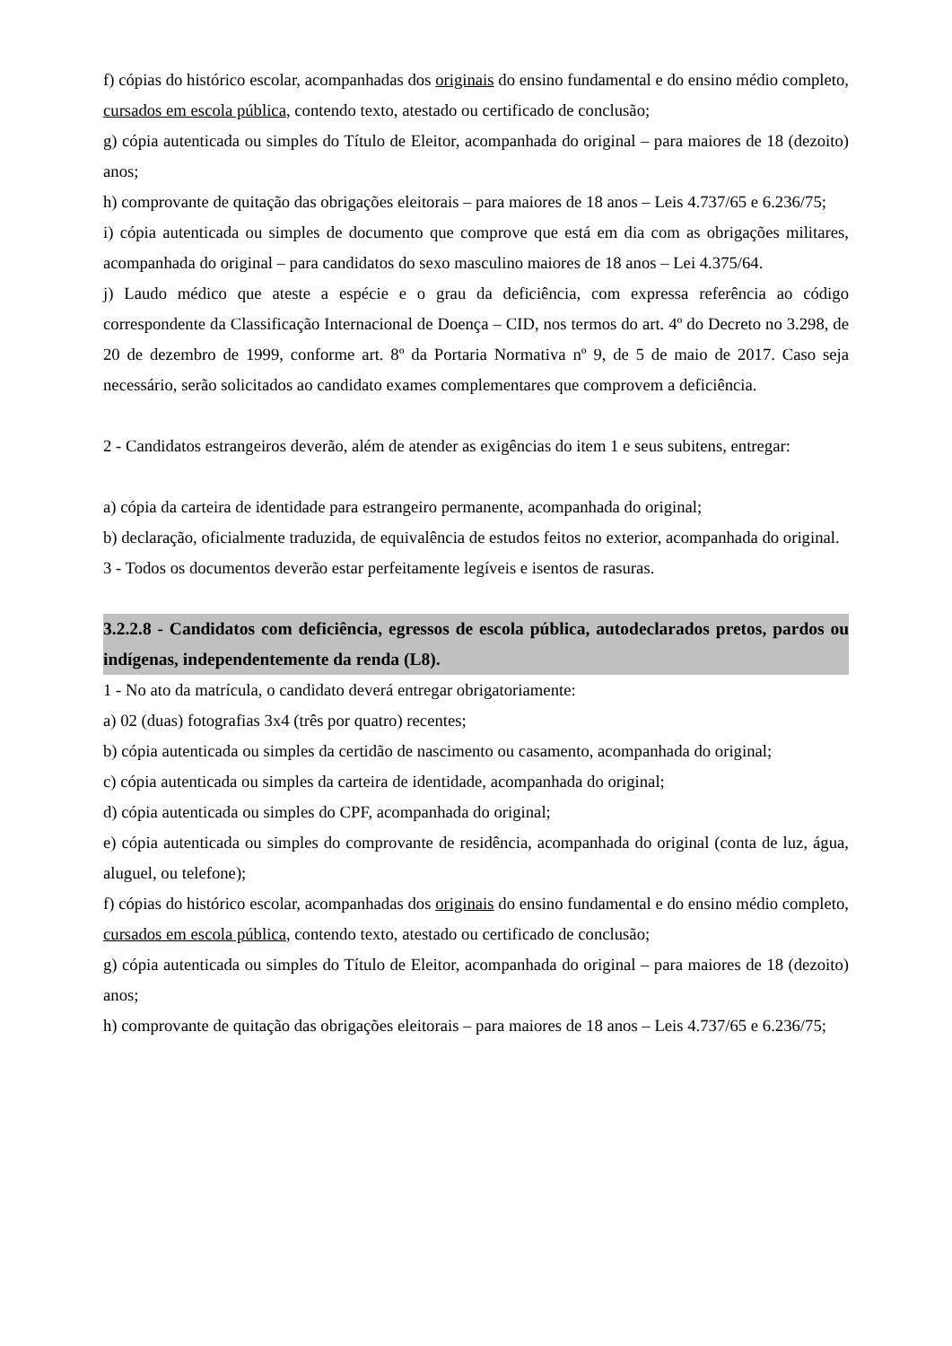f) cópias do histórico escolar, acompanhadas dos originais do ensino fundamental e do ensino médio completo, cursados em escola pública, contendo texto, atestado ou certificado de conclusão;
g) cópia autenticada ou simples do Título de Eleitor, acompanhada do original – para maiores de 18 (dezoito) anos;
h) comprovante de quitação das obrigações eleitorais – para maiores de 18 anos – Leis 4.737/65 e 6.236/75;
i) cópia autenticada ou simples de documento que comprove que está em dia com as obrigações militares, acompanhada do original – para candidatos do sexo masculino maiores de 18 anos – Lei 4.375/64.
j) Laudo médico que ateste a espécie e o grau da deficiência, com expressa referência ao código correspondente da Classificação Internacional de Doença – CID, nos termos do art. 4º do Decreto no 3.298, de 20 de dezembro de 1999, conforme art. 8º da Portaria Normativa nº 9, de 5 de maio de 2017. Caso seja necessário, serão solicitados ao candidato exames complementares que comprovem a deficiência.
2 - Candidatos estrangeiros deverão, além de atender as exigências do item 1 e seus subitens, entregar:
a) cópia da carteira de identidade para estrangeiro permanente, acompanhada do original;
b) declaração, oficialmente traduzida, de equivalência de estudos feitos no exterior, acompanhada do original.
3 - Todos os documentos deverão estar perfeitamente legíveis e isentos de rasuras.
3.2.2.8 - Candidatos com deficiência, egressos de escola pública, autodeclarados pretos, pardos ou indígenas, independentemente da renda (L8).
1 - No ato da matrícula, o candidato deverá entregar obrigatoriamente:
a) 02 (duas) fotografias 3x4 (três por quatro) recentes;
b) cópia autenticada ou simples da certidão de nascimento ou casamento, acompanhada do original;
c) cópia autenticada ou simples da carteira de identidade, acompanhada do original;
d) cópia autenticada ou simples do CPF, acompanhada do original;
e) cópia autenticada ou simples do comprovante de residência, acompanhada do original (conta de luz, água, aluguel, ou telefone);
f) cópias do histórico escolar, acompanhadas dos originais do ensino fundamental e do ensino médio completo, cursados em escola pública, contendo texto, atestado ou certificado de conclusão;
g) cópia autenticada ou simples do Título de Eleitor, acompanhada do original – para maiores de 18 (dezoito) anos;
h) comprovante de quitação das obrigações eleitorais – para maiores de 18 anos – Leis 4.737/65 e 6.236/75;